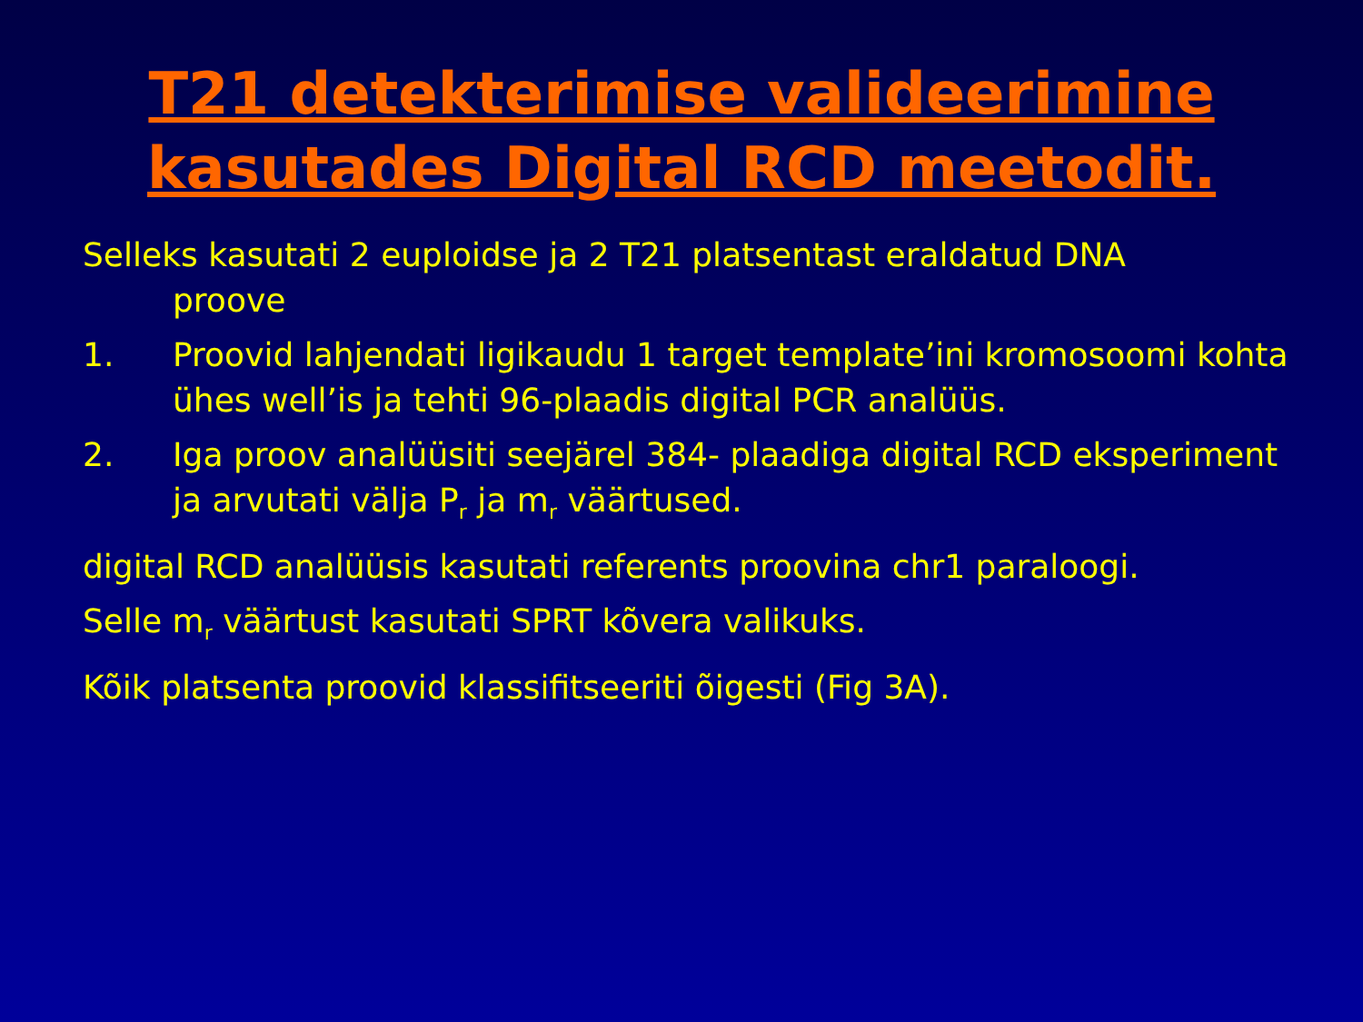T21 detekterimise valideerimine
kasutades Digital RCD meetodit.
Selleks kasutati 2 euploidse ja 2 T21 platsentast eraldatud DNA
proove
1. Proovid lahjendati ligikaudu 1 target template’ini kromosoomi kohta ühes well’is ja tehti 96-plaadis digital PCR analüüs.
2. Iga proov analüüsiti seejärel 384- plaadiga digital RCD eksperiment ja arvutati välja P<sub>r</sub> ja m<sub>r</sub> väärtused.
digital RCD analüüsis kasutati referents proovina chr1 paraloogi.
Selle m<sub>r</sub> väärtust kasutati SPRT kõvera valikuks.
Kõik platsenta proovid klassifitseeriti õigesti (Fig 3A).